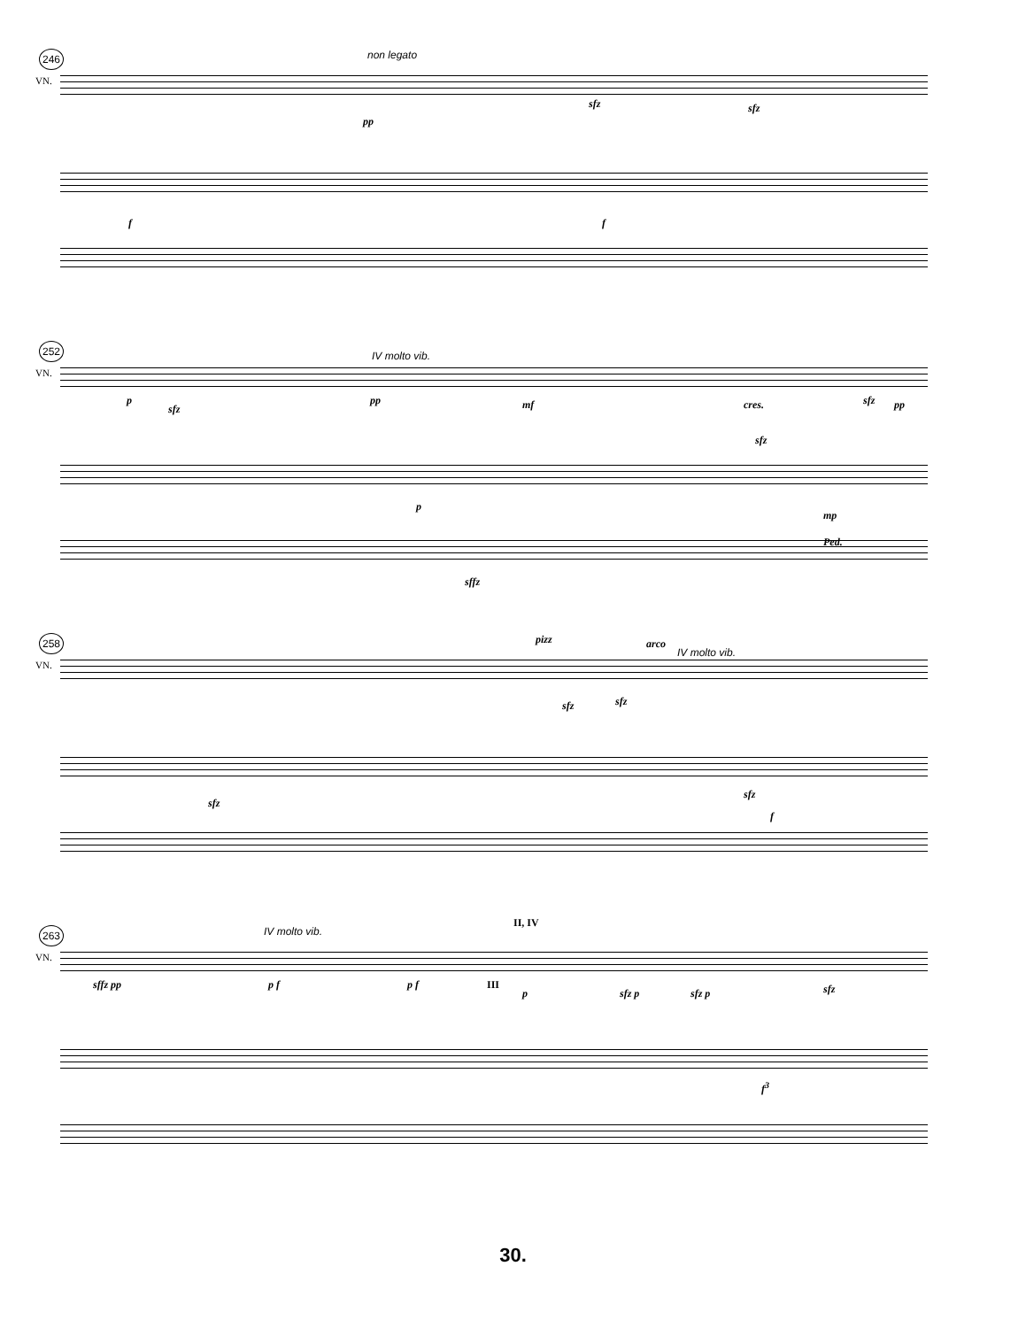246
VN.
non legato
pp
sfz sfz
f f
252
VN.
IV molto vib.
p
sfz
pp mf cres. sfz pp
sfz
p
mp
Ped.
sffz
258
VN.
pizz arco
IV molto vib.
sfz sfz
sfz
sfz
f
263
VN.
IV molto vib.
II, IV
sffz pp p f p f III
p sfz p sfz p sfz
f<sup>3</sup>
30.